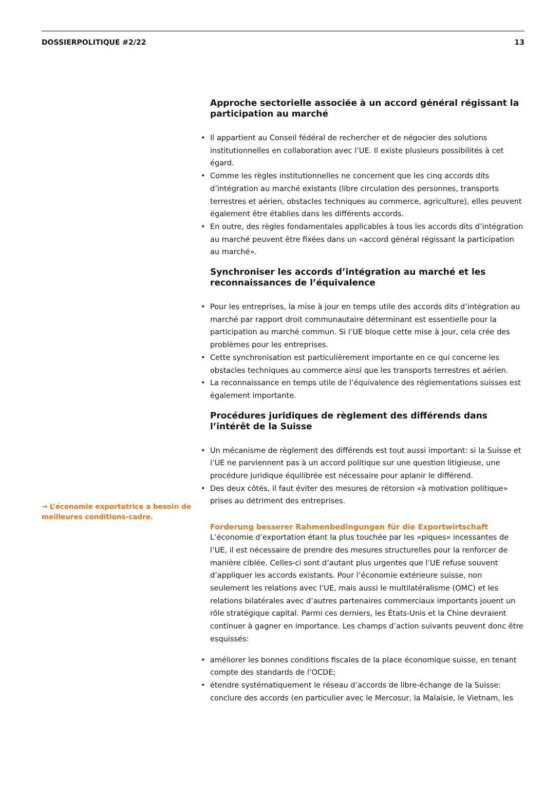DOSSIERPOLITIQUE #2/22 13
→ L’économie exportatrice a besoin de meilleures conditions-cadre.
Approche sectorielle associée à un accord général régissant la participation au marché
• Il appartient au Conseil fédéral de rechercher et de négocier des solutions institutionnelles en collaboration avec l’UE. Il existe plusieurs possibilités à cet égard.
• Comme les règles institutionnelles ne concernent que les cinq accords dits d’intégration au marché existants (libre circulation des personnes, transports terrestres et aérien, obstacles techniques au commerce, agriculture), elles peuvent également être établies dans les différents accords.
• En outre, des règles fondamentales applicables à tous les accords dits d’intégration au marché peuvent être fixées dans un «accord général régissant la participation au marché».
Synchroniser les accords d’intégration au marché et les reconnaissances de l’équivalence
• Pour les entreprises, la mise à jour en temps utile des accords dits d’intégration au marché par rapport droit communautaire déterminant est essentielle pour la participation au marché commun. Si l’UE bloque cette mise à jour, cela crée des problèmes pour les entreprises.
• Cette synchronisation est particulièrement importante en ce qui concerne les obstacles techniques au commerce ainsi que les transports terrestres et aérien.
• La reconnaissance en temps utile de l’équivalence des réglementations suisses est également importante.
Procédures juridiques de règlement des différends dans l’intérêt de la Suisse
• Un mécanisme de règlement des différends est tout aussi important: si la Suisse et l’UE ne parviennent pas à un accord politique sur une question litigieuse, une procédure juridique équilibrée est nécessaire pour aplanir le différend.
• Des deux côtés, il faut éviter des mesures de rétorsion «à motivation politique» prises au détriment des entreprises.
Forderung besserer Rahmenbedingungen für die Exportwirtschaft
L’économie d’exportation étant la plus touchée par les «piques» incessantes de l’UE, il est nécessaire de prendre des mesures structurelles pour la renforcer de manière ciblée. Celles-ci sont d’autant plus urgentes que l’UE refuse souvent d’appliquer les accords existants. Pour l’économie extérieure suisse, non seulement les relations avec l’UE, mais aussi le multilatéralisme (OMC) et les relations bilatérales avec d’autres partenaires commerciaux importants jouent un rôle stratégique capital. Parmi ces derniers, les États-Unis et la Chine devraient continuer à gagner en importance. Les champs d’action suivants peuvent donc être esquissés:
• améliorer les bonnes conditions fiscales de la place économique suisse, en tenant compte des standards de l’OCDE;
• étendre systématiquement le réseau d’accords de libre-échange de la Suisse: conclure des accords (en particulier avec le Mercosur, la Malaisie, le Vietnam, les